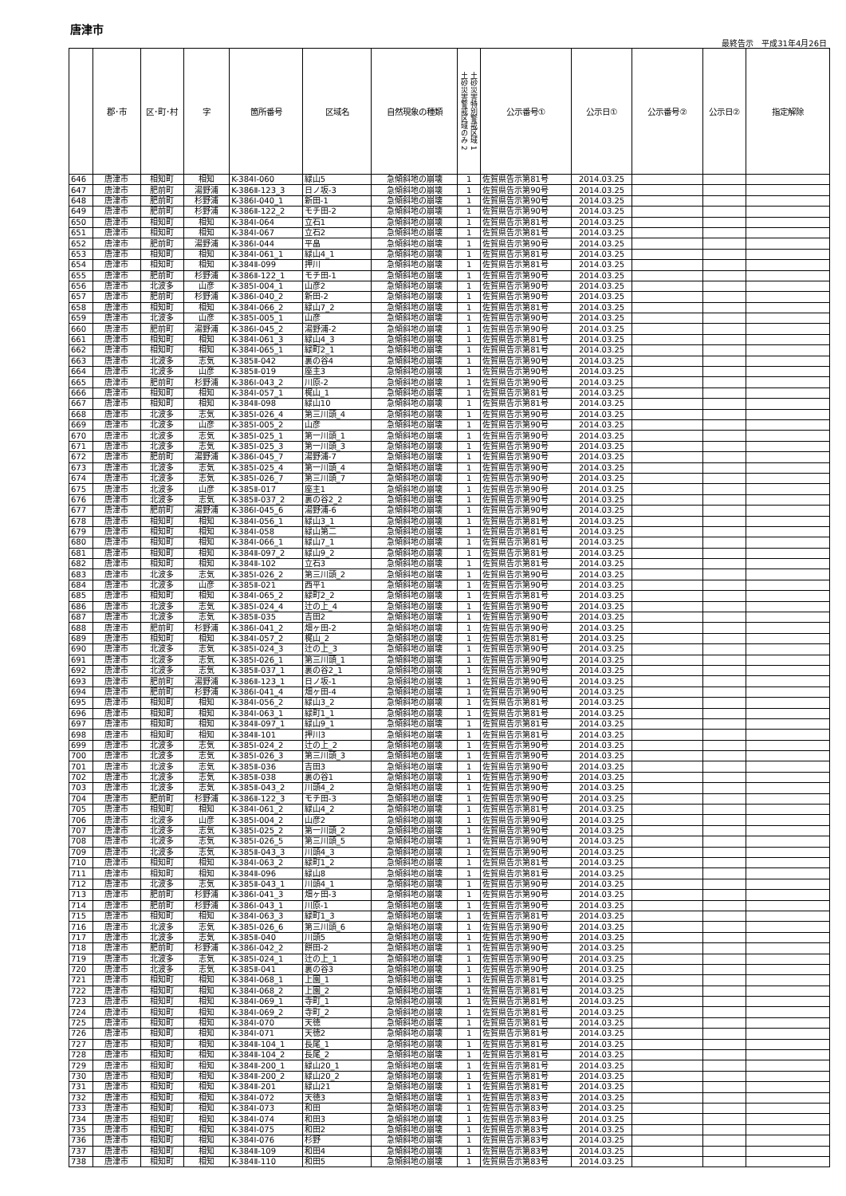唐津市
最終告示　平成31年4月26日
| | 郡･市 | 区･町･村 | 字 | 箇所番号 | 区域名 | 自然現象の種類 | 土砂災害特別警戒区域 1 土砂災害警戒区域のみ 2 | 公示番号① | 公示日① | 公示番号② | 公示日② | 指定解除 |
| --- | --- | --- | --- | --- | --- | --- | --- | --- | --- | --- | --- | --- |
| 646 | 唐津市 | 相知町 | 相知 | K-384Ⅰ-060 | 緑山5 | 急傾斜地の崩壊 | 1 | 佐賀県告示第81号 | 2014.03.25 | | | |
| 647 | 唐津市 | 肥前町 | 湯野浦 | K-386Ⅱ-123_3 | 日ノ坂-3 | 急傾斜地の崩壊 | 1 | 佐賀県告示第90号 | 2014.03.25 | | | |
| 648 | 唐津市 | 肥前町 | 杉野浦 | K-386Ⅰ-040_1 | 新田-1 | 急傾斜地の崩壊 | 1 | 佐賀県告示第90号 | 2014.03.25 | | | |
| 649 | 唐津市 | 肥前町 | 杉野浦 | K-386Ⅱ-122_2 | モチ田-2 | 急傾斜地の崩壊 | 1 | 佐賀県告示第90号 | 2014.03.25 | | | |
| 650 | 唐津市 | 相知町 | 相知 | K-384Ⅰ-064 | 立石1 | 急傾斜地の崩壊 | 1 | 佐賀県告示第81号 | 2014.03.25 | | | |
| 651 | 唐津市 | 相知町 | 相知 | K-384Ⅰ-067 | 立石2 | 急傾斜地の崩壊 | 1 | 佐賀県告示第81号 | 2014.03.25 | | | |
| 652 | 唐津市 | 肥前町 | 湯野浦 | K-386Ⅰ-044 | 平畠 | 急傾斜地の崩壊 | 1 | 佐賀県告示第90号 | 2014.03.25 | | | |
| 653 | 唐津市 | 相知町 | 相知 | K-384Ⅰ-061_1 | 緑山4_1 | 急傾斜地の崩壊 | 1 | 佐賀県告示第81号 | 2014.03.25 | | | |
| 654 | 唐津市 | 相知町 | 相知 | K-384Ⅱ-099 | 押川 | 急傾斜地の崩壊 | 1 | 佐賀県告示第81号 | 2014.03.25 | | | |
| 655 | 唐津市 | 肥前町 | 杉野浦 | K-386Ⅱ-122_1 | モチ田-1 | 急傾斜地の崩壊 | 1 | 佐賀県告示第90号 | 2014.03.25 | | | |
| 656 | 唐津市 | 北波多 | 山彦 | K-385Ⅰ-004_1 | 山彦2 | 急傾斜地の崩壊 | 1 | 佐賀県告示第90号 | 2014.03.25 | | | |
| 657 | 唐津市 | 肥前町 | 杉野浦 | K-386Ⅰ-040_2 | 新田-2 | 急傾斜地の崩壊 | 1 | 佐賀県告示第90号 | 2014.03.25 | | | |
| 658 | 唐津市 | 相知町 | 相知 | K-384Ⅰ-066_2 | 緑山7_2 | 急傾斜地の崩壊 | 1 | 佐賀県告示第81号 | 2014.03.25 | | | |
| 659 | 唐津市 | 北波多 | 山彦 | K-385Ⅰ-005_1 | 山彦 | 急傾斜地の崩壊 | 1 | 佐賀県告示第90号 | 2014.03.25 | | | |
| 660 | 唐津市 | 肥前町 | 湯野浦 | K-386Ⅰ-045_2 | 湯野浦-2 | 急傾斜地の崩壊 | 1 | 佐賀県告示第90号 | 2014.03.25 | | | |
| 661 | 唐津市 | 相知町 | 相知 | K-384Ⅰ-061_3 | 緑山4_3 | 急傾斜地の崩壊 | 1 | 佐賀県告示第81号 | 2014.03.25 | | | |
| 662 | 唐津市 | 相知町 | 相知 | K-384Ⅰ-065_1 | 緑町2_1 | 急傾斜地の崩壊 | 1 | 佐賀県告示第81号 | 2014.03.25 | | | |
| 663 | 唐津市 | 北波多 | 志気 | K-385Ⅱ-042 | 裏の谷4 | 急傾斜地の崩壊 | 1 | 佐賀県告示第90号 | 2014.03.25 | | | |
| 664 | 唐津市 | 北波多 | 山彦 | K-385Ⅱ-019 | 座主3 | 急傾斜地の崩壊 | 1 | 佐賀県告示第90号 | 2014.03.25 | | | |
| 665 | 唐津市 | 肥前町 | 杉野浦 | K-386Ⅰ-043_2 | 川原-2 | 急傾斜地の崩壊 | 1 | 佐賀県告示第90号 | 2014.03.25 | | | |
| 666 | 唐津市 | 相知町 | 相知 | K-384Ⅰ-057_1 | 梶山_1 | 急傾斜地の崩壊 | 1 | 佐賀県告示第81号 | 2014.03.25 | | | |
| 667 | 唐津市 | 相知町 | 相知 | K-384Ⅱ-098 | 緑山10 | 急傾斜地の崩壊 | 1 | 佐賀県告示第81号 | 2014.03.25 | | | |
| 668 | 唐津市 | 北波多 | 志気 | K-385Ⅰ-026_4 | 第三川頭_4 | 急傾斜地の崩壊 | 1 | 佐賀県告示第90号 | 2014.03.25 | | | |
| 669 | 唐津市 | 北波多 | 山彦 | K-385Ⅰ-005_2 | 山彦 | 急傾斜地の崩壊 | 1 | 佐賀県告示第90号 | 2014.03.25 | | | |
| 670 | 唐津市 | 北波多 | 志気 | K-385Ⅰ-025_1 | 第一川頭_1 | 急傾斜地の崩壊 | 1 | 佐賀県告示第90号 | 2014.03.25 | | | |
| 671 | 唐津市 | 北波多 | 志気 | K-385Ⅰ-025_3 | 第一川頭_3 | 急傾斜地の崩壊 | 1 | 佐賀県告示第90号 | 2014.03.25 | | | |
| 672 | 唐津市 | 肥前町 | 湯野浦 | K-386Ⅰ-045_7 | 湯野浦-7 | 急傾斜地の崩壊 | 1 | 佐賀県告示第90号 | 2014.03.25 | | | |
| 673 | 唐津市 | 北波多 | 志気 | K-385Ⅰ-025_4 | 第一川頭_4 | 急傾斜地の崩壊 | 1 | 佐賀県告示第90号 | 2014.03.25 | | | |
| 674 | 唐津市 | 北波多 | 志気 | K-385Ⅰ-026_7 | 第三川頭_7 | 急傾斜地の崩壊 | 1 | 佐賀県告示第90号 | 2014.03.25 | | | |
| 675 | 唐津市 | 北波多 | 山彦 | K-385Ⅱ-017 | 座主1 | 急傾斜地の崩壊 | 1 | 佐賀県告示第90号 | 2014.03.25 | | | |
| 676 | 唐津市 | 北波多 | 志気 | K-385Ⅱ-037_2 | 裏の谷2_2 | 急傾斜地の崩壊 | 1 | 佐賀県告示第90号 | 2014.03.25 | | | |
| 677 | 唐津市 | 肥前町 | 湯野浦 | K-386Ⅰ-045_6 | 湯野浦-6 | 急傾斜地の崩壊 | 1 | 佐賀県告示第90号 | 2014.03.25 | | | |
| 678 | 唐津市 | 相知町 | 相知 | K-384Ⅰ-056_1 | 緑山3_1 | 急傾斜地の崩壊 | 1 | 佐賀県告示第81号 | 2014.03.25 | | | |
| 679 | 唐津市 | 相知町 | 相知 | K-384Ⅰ-058 | 緑山第二 | 急傾斜地の崩壊 | 1 | 佐賀県告示第81号 | 2014.03.25 | | | |
| 680 | 唐津市 | 相知町 | 相知 | K-384Ⅰ-066_1 | 緑山7_1 | 急傾斜地の崩壊 | 1 | 佐賀県告示第81号 | 2014.03.25 | | | |
| 681 | 唐津市 | 相知町 | 相知 | K-384Ⅱ-097_2 | 緑山9_2 | 急傾斜地の崩壊 | 1 | 佐賀県告示第81号 | 2014.03.25 | | | |
| 682 | 唐津市 | 相知町 | 相知 | K-384Ⅱ-102 | 立石3 | 急傾斜地の崩壊 | 1 | 佐賀県告示第81号 | 2014.03.25 | | | |
| 683 | 唐津市 | 北波多 | 志気 | K-385Ⅰ-026_2 | 第三川頭_2 | 急傾斜地の崩壊 | 1 | 佐賀県告示第90号 | 2014.03.25 | | | |
| 684 | 唐津市 | 北波多 | 山彦 | K-385Ⅱ-021 | 西平1 | 急傾斜地の崩壊 | 1 | 佐賀県告示第90号 | 2014.03.25 | | | |
| 685 | 唐津市 | 相知町 | 相知 | K-384Ⅰ-065_2 | 緑町2_2 | 急傾斜地の崩壊 | 1 | 佐賀県告示第81号 | 2014.03.25 | | | |
| 686 | 唐津市 | 北波多 | 志気 | K-385Ⅰ-024_4 | 辻の上_4 | 急傾斜地の崩壊 | 1 | 佐賀県告示第90号 | 2014.03.25 | | | |
| 687 | 唐津市 | 北波多 | 志気 | K-385Ⅱ-035 | 吉田2 | 急傾斜地の崩壊 | 1 | 佐賀県告示第90号 | 2014.03.25 | | | |
| 688 | 唐津市 | 肥前町 | 杉野浦 | K-386Ⅰ-041_2 | 畑ヶ田-2 | 急傾斜地の崩壊 | 1 | 佐賀県告示第90号 | 2014.03.25 | | | |
| 689 | 唐津市 | 相知町 | 相知 | K-384Ⅰ-057_2 | 梶山_2 | 急傾斜地の崩壊 | 1 | 佐賀県告示第81号 | 2014.03.25 | | | |
| 690 | 唐津市 | 北波多 | 志気 | K-385Ⅰ-024_3 | 辻の上_3 | 急傾斜地の崩壊 | 1 | 佐賀県告示第90号 | 2014.03.25 | | | |
| 691 | 唐津市 | 北波多 | 志気 | K-385Ⅰ-026_1 | 第三川頭_1 | 急傾斜地の崩壊 | 1 | 佐賀県告示第90号 | 2014.03.25 | | | |
| 692 | 唐津市 | 北波多 | 志気 | K-385Ⅱ-037_1 | 裏の谷2_1 | 急傾斜地の崩壊 | 1 | 佐賀県告示第90号 | 2014.03.25 | | | |
| 693 | 唐津市 | 肥前町 | 湯野浦 | K-386Ⅱ-123_1 | 日ノ坂-1 | 急傾斜地の崩壊 | 1 | 佐賀県告示第90号 | 2014.03.25 | | | |
| 694 | 唐津市 | 肥前町 | 杉野浦 | K-386Ⅰ-041_4 | 畑ヶ田-4 | 急傾斜地の崩壊 | 1 | 佐賀県告示第90号 | 2014.03.25 | | | |
| 695 | 唐津市 | 相知町 | 相知 | K-384Ⅰ-056_2 | 緑山3_2 | 急傾斜地の崩壊 | 1 | 佐賀県告示第81号 | 2014.03.25 | | | |
| 696 | 唐津市 | 相知町 | 相知 | K-384Ⅰ-063_1 | 緑町1_1 | 急傾斜地の崩壊 | 1 | 佐賀県告示第81号 | 2014.03.25 | | | |
| 697 | 唐津市 | 相知町 | 相知 | K-384Ⅱ-097_1 | 緑山9_1 | 急傾斜地の崩壊 | 1 | 佐賀県告示第81号 | 2014.03.25 | | | |
| 698 | 唐津市 | 相知町 | 相知 | K-384Ⅱ-101 | 押川3 | 急傾斜地の崩壊 | 1 | 佐賀県告示第81号 | 2014.03.25 | | | |
| 699 | 唐津市 | 北波多 | 志気 | K-385Ⅰ-024_2 | 辻の上_2 | 急傾斜地の崩壊 | 1 | 佐賀県告示第90号 | 2014.03.25 | | | |
| 700 | 唐津市 | 北波多 | 志気 | K-385Ⅰ-026_3 | 第三川頭_3 | 急傾斜地の崩壊 | 1 | 佐賀県告示第90号 | 2014.03.25 | | | |
| 701 | 唐津市 | 北波多 | 志気 | K-385Ⅱ-036 | 吉田3 | 急傾斜地の崩壊 | 1 | 佐賀県告示第90号 | 2014.03.25 | | | |
| 702 | 唐津市 | 北波多 | 志気 | K-385Ⅱ-038 | 裏の谷1 | 急傾斜地の崩壊 | 1 | 佐賀県告示第90号 | 2014.03.25 | | | |
| 703 | 唐津市 | 北波多 | 志気 | K-385Ⅱ-043_2 | 川頭4_2 | 急傾斜地の崩壊 | 1 | 佐賀県告示第90号 | 2014.03.25 | | | |
| 704 | 唐津市 | 肥前町 | 杉野浦 | K-386Ⅱ-122_3 | モチ田-3 | 急傾斜地の崩壊 | 1 | 佐賀県告示第90号 | 2014.03.25 | | | |
| 705 | 唐津市 | 相知町 | 相知 | K-384Ⅰ-061_2 | 緑山4_2 | 急傾斜地の崩壊 | 1 | 佐賀県告示第81号 | 2014.03.25 | | | |
| 706 | 唐津市 | 北波多 | 山彦 | K-385Ⅰ-004_2 | 山彦2 | 急傾斜地の崩壊 | 1 | 佐賀県告示第90号 | 2014.03.25 | | | |
| 707 | 唐津市 | 北波多 | 志気 | K-385Ⅰ-025_2 | 第一川頭_2 | 急傾斜地の崩壊 | 1 | 佐賀県告示第90号 | 2014.03.25 | | | |
| 708 | 唐津市 | 北波多 | 志気 | K-385Ⅰ-026_5 | 第三川頭_5 | 急傾斜地の崩壊 | 1 | 佐賀県告示第90号 | 2014.03.25 | | | |
| 709 | 唐津市 | 北波多 | 志気 | K-385Ⅱ-043_3 | 川頭4_3 | 急傾斜地の崩壊 | 1 | 佐賀県告示第90号 | 2014.03.25 | | | |
| 710 | 唐津市 | 相知町 | 相知 | K-384Ⅰ-063_2 | 緑町1_2 | 急傾斜地の崩壊 | 1 | 佐賀県告示第81号 | 2014.03.25 | | | |
| 711 | 唐津市 | 相知町 | 相知 | K-384Ⅱ-096 | 緑山8 | 急傾斜地の崩壊 | 1 | 佐賀県告示第81号 | 2014.03.25 | | | |
| 712 | 唐津市 | 北波多 | 志気 | K-385Ⅱ-043_1 | 川頭4_1 | 急傾斜地の崩壊 | 1 | 佐賀県告示第90号 | 2014.03.25 | | | |
| 713 | 唐津市 | 肥前町 | 杉野浦 | K-386Ⅰ-041_3 | 畑ヶ田-3 | 急傾斜地の崩壊 | 1 | 佐賀県告示第90号 | 2014.03.25 | | | |
| 714 | 唐津市 | 肥前町 | 杉野浦 | K-386Ⅰ-043_1 | 川原-1 | 急傾斜地の崩壊 | 1 | 佐賀県告示第90号 | 2014.03.25 | | | |
| 715 | 唐津市 | 相知町 | 相知 | K-384Ⅰ-063_3 | 緑町1_3 | 急傾斜地の崩壊 | 1 | 佐賀県告示第81号 | 2014.03.25 | | | |
| 716 | 唐津市 | 北波多 | 志気 | K-385Ⅰ-026_6 | 第三川頭_6 | 急傾斜地の崩壊 | 1 | 佐賀県告示第90号 | 2014.03.25 | | | |
| 717 | 唐津市 | 北波多 | 志気 | K-385Ⅱ-040 | 川頭5 | 急傾斜地の崩壊 | 1 | 佐賀県告示第90号 | 2014.03.25 | | | |
| 718 | 唐津市 | 肥前町 | 杉野浦 | K-386Ⅰ-042_2 | 餅田-2 | 急傾斜地の崩壊 | 1 | 佐賀県告示第90号 | 2014.03.25 | | | |
| 719 | 唐津市 | 北波多 | 志気 | K-385Ⅰ-024_1 | 辻の上_1 | 急傾斜地の崩壊 | 1 | 佐賀県告示第90号 | 2014.03.25 | | | |
| 720 | 唐津市 | 北波多 | 志気 | K-385Ⅱ-041 | 裏の谷3 | 急傾斜地の崩壊 | 1 | 佐賀県告示第90号 | 2014.03.25 | | | |
| 721 | 唐津市 | 相知町 | 相知 | K-384Ⅰ-068_1 | 上園_1 | 急傾斜地の崩壊 | 1 | 佐賀県告示第81号 | 2014.03.25 | | | |
| 722 | 唐津市 | 相知町 | 相知 | K-384Ⅰ-068_2 | 上園_2 | 急傾斜地の崩壊 | 1 | 佐賀県告示第81号 | 2014.03.25 | | | |
| 723 | 唐津市 | 相知町 | 相知 | K-384Ⅰ-069_1 | 寺町_1 | 急傾斜地の崩壊 | 1 | 佐賀県告示第81号 | 2014.03.25 | | | |
| 724 | 唐津市 | 相知町 | 相知 | K-384Ⅰ-069_2 | 寺町_2 | 急傾斜地の崩壊 | 1 | 佐賀県告示第81号 | 2014.03.25 | | | |
| 725 | 唐津市 | 相知町 | 相知 | K-384Ⅰ-070 | 天徳 | 急傾斜地の崩壊 | 1 | 佐賀県告示第81号 | 2014.03.25 | | | |
| 726 | 唐津市 | 相知町 | 相知 | K-384Ⅰ-071 | 天徳2 | 急傾斜地の崩壊 | 1 | 佐賀県告示第81号 | 2014.03.25 | | | |
| 727 | 唐津市 | 相知町 | 相知 | K-384Ⅱ-104_1 | 長尾_1 | 急傾斜地の崩壊 | 1 | 佐賀県告示第81号 | 2014.03.25 | | | |
| 728 | 唐津市 | 相知町 | 相知 | K-384Ⅱ-104_2 | 長尾_2 | 急傾斜地の崩壊 | 1 | 佐賀県告示第81号 | 2014.03.25 | | | |
| 729 | 唐津市 | 相知町 | 相知 | K-384Ⅱ-200_1 | 緑山20_1 | 急傾斜地の崩壊 | 1 | 佐賀県告示第81号 | 2014.03.25 | | | |
| 730 | 唐津市 | 相知町 | 相知 | K-384Ⅱ-200_2 | 緑山20_2 | 急傾斜地の崩壊 | 1 | 佐賀県告示第81号 | 2014.03.25 | | | |
| 731 | 唐津市 | 相知町 | 相知 | K-384Ⅱ-201 | 緑山21 | 急傾斜地の崩壊 | 1 | 佐賀県告示第81号 | 2014.03.25 | | | |
| 732 | 唐津市 | 相知町 | 相知 | K-384Ⅰ-072 | 天徳3 | 急傾斜地の崩壊 | 1 | 佐賀県告示第83号 | 2014.03.25 | | | |
| 733 | 唐津市 | 相知町 | 相知 | K-384Ⅰ-073 | 和田 | 急傾斜地の崩壊 | 1 | 佐賀県告示第83号 | 2014.03.25 | | | |
| 734 | 唐津市 | 相知町 | 相知 | K-384Ⅰ-074 | 和田3 | 急傾斜地の崩壊 | 1 | 佐賀県告示第83号 | 2014.03.25 | | | |
| 735 | 唐津市 | 相知町 | 相知 | K-384Ⅰ-075 | 和田2 | 急傾斜地の崩壊 | 1 | 佐賀県告示第83号 | 2014.03.25 | | | |
| 736 | 唐津市 | 相知町 | 相知 | K-384Ⅰ-076 | 杉野 | 急傾斜地の崩壊 | 1 | 佐賀県告示第83号 | 2014.03.25 | | | |
| 737 | 唐津市 | 相知町 | 相知 | K-384Ⅱ-109 | 和田4 | 急傾斜地の崩壊 | 1 | 佐賀県告示第83号 | 2014.03.25 | | | |
| 738 | 唐津市 | 相知町 | 相知 | K-384Ⅱ-110 | 和田5 | 急傾斜地の崩壊 | 1 | 佐賀県告示第83号 | 2014.03.25 | | | |